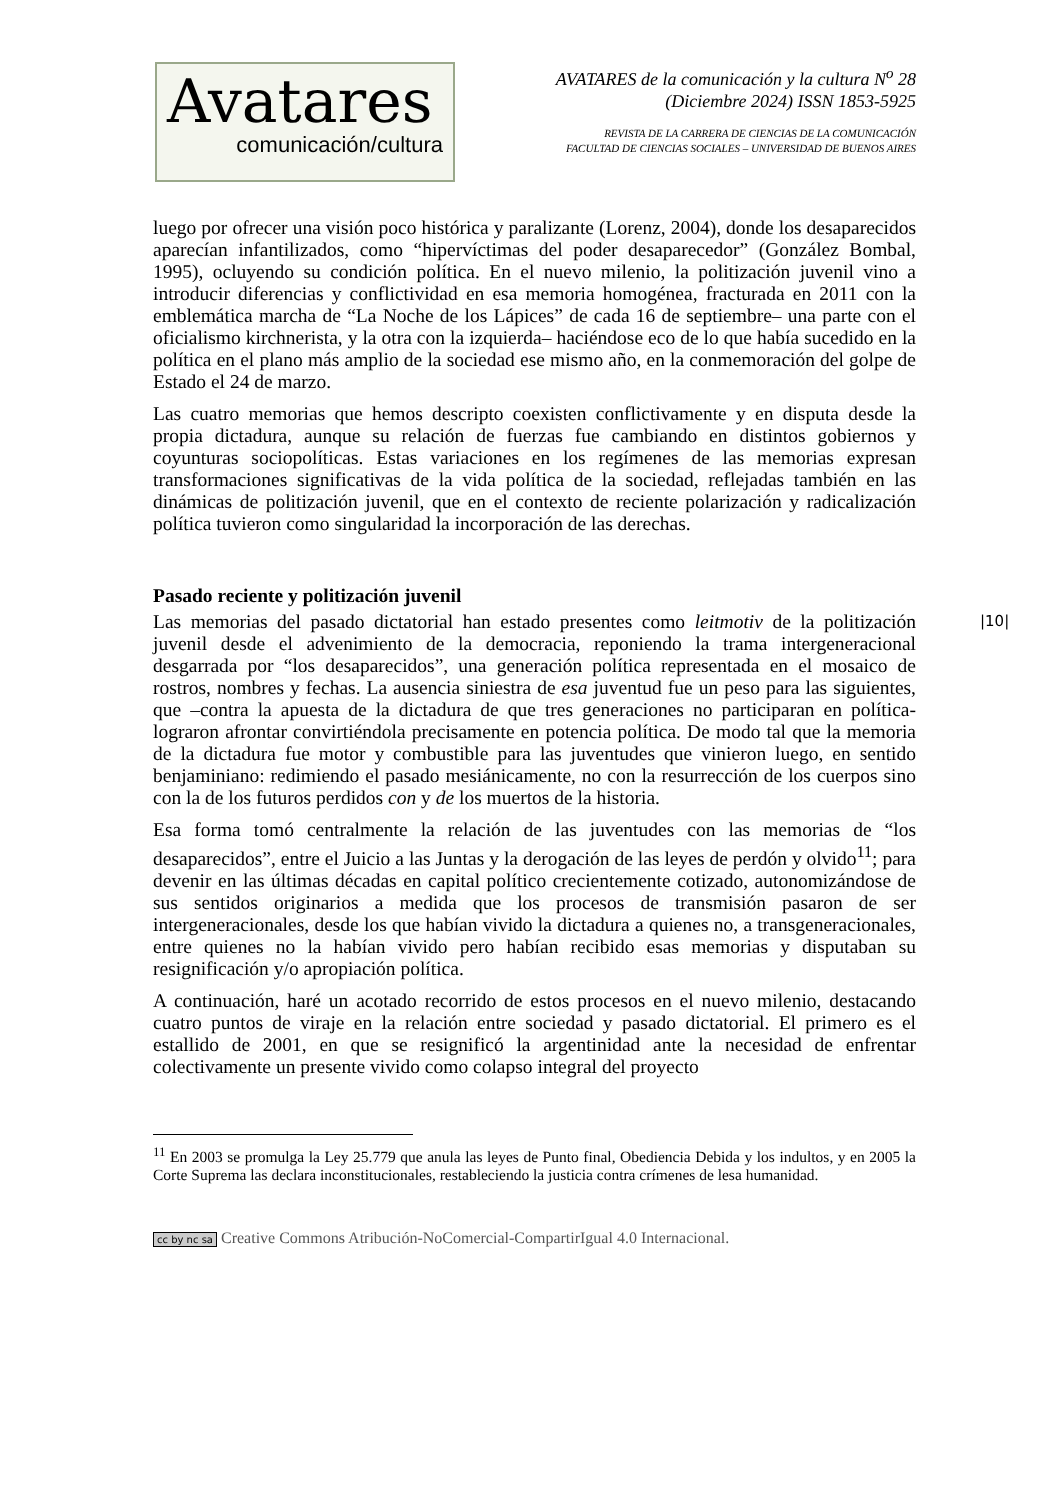Avatares
comunicación/cultura
AVATARES de la comunicación y la cultura N<sup>o</sup> 28
(Diciembre 2024) ISSN 1853-5925
REVISTA DE LA CARRERA DE CIENCIAS DE LA COMUNICACIÓN
FACULTAD DE CIENCIAS SOCIALES – UNIVERSIDAD DE BUENOS AIRES
luego por ofrecer una visión poco histórica y paralizante (Lorenz, 2004), donde los desaparecidos aparecían infantilizados, como “hipervíctimas del poder desaparecedor” (González Bombal, 1995), ocluyendo su condición política. En el nuevo milenio, la politización juvenil vino a introducir diferencias y conflictividad en esa memoria homogénea, fracturada en 2011 con la emblemática marcha de “La Noche de los Lápices” de cada 16 de septiembre– una parte con el oficialismo kirchnerista, y la otra con la izquierda– haciéndose eco de lo que había sucedido en la política en el plano más amplio de la sociedad ese mismo año, en la conmemoración del golpe de Estado el 24 de marzo.
Las cuatro memorias que hemos descripto coexisten conflictivamente y en disputa desde la propia dictadura, aunque su relación de fuerzas fue cambiando en distintos gobiernos y coyunturas sociopolíticas. Estas variaciones en los regímenes de las memorias expresan transformaciones significativas de la vida política de la sociedad, reflejadas también en las dinámicas de politización juvenil, que en el contexto de reciente polarización y radicalización política tuvieron como singularidad la incorporación de las derechas.
Pasado reciente y politización juvenil
Las memorias del pasado dictatorial han estado presentes como leitmotiv de la politización juvenil desde el advenimiento de la democracia, reponiendo la trama intergeneracional desgarrada por “los desaparecidos”, una generación política representada en el mosaico de rostros, nombres y fechas. La ausencia siniestra de esa juventud fue un peso para las siguientes, que –contra la apuesta de la dictadura de que tres generaciones no participaran en política- lograron afrontar convirtiéndola precisamente en potencia política. De modo tal que la memoria de la dictadura fue motor y combustible para las juventudes que vinieron luego, en sentido benjaminiano: redimiendo el pasado mesiánicamente, no con la resurrección de los cuerpos sino con la de los futuros perdidos con y de los muertos de la historia.
Esa forma tomó centralmente la relación de las juventudes con las memorias de “los desaparecidos”, entre el Juicio a las Juntas y la derogación de las leyes de perdón y olvido<sup>11</sup>; para devenir en las últimas décadas en capital político crecientemente cotizado, autonomizándose de sus sentidos originarios a medida que los procesos de transmisión pasaron de ser intergeneracionales, desde los que habían vivido la dictadura a quienes no, a transgeneracionales, entre quienes no la habían vivido pero habían recibido esas memorias y disputaban su resignificación y/o apropiación política.
A continuación, haré un acotado recorrido de estos procesos en el nuevo milenio, destacando cuatro puntos de viraje en la relación entre sociedad y pasado dictatorial. El primero es el estallido de 2001, en que se resignificó la argentinidad ante la necesidad de enfrentar colectivamente un presente vivido como colapso integral del proyecto
|10|
<sup>11</sup> En 2003 se promulga la Ley 25.779 que anula las leyes de Punto final, Obediencia Debida y los indultos, y en 2005 la Corte Suprema las declara inconstitucionales, restableciendo la justicia contra crímenes de lesa humanidad.
cc by nc sa Creative Commons Atribución-NoComercial-CompartirIgual 4.0 Internacional.